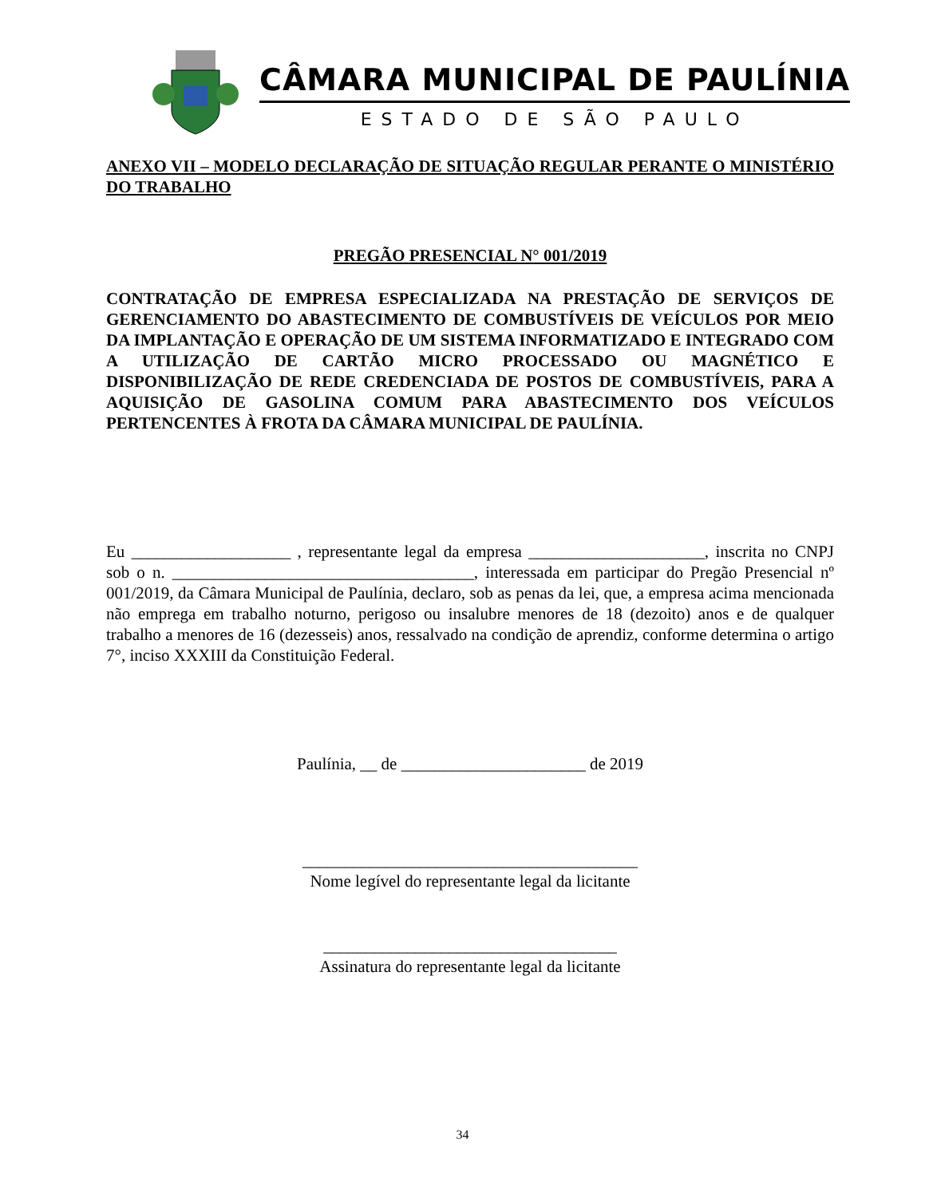CÂMARA MUNICIPAL DE PAULÍNIA
ESTADO DE SÃO PAULO
ANEXO VII – MODELO DECLARAÇÃO DE SITUAÇÃO REGULAR PERANTE O MINISTÉRIO DO TRABALHO
PREGÃO PRESENCIAL N° 001/2019
CONTRATAÇÃO DE EMPRESA ESPECIALIZADA NA PRESTAÇÃO DE SERVIÇOS DE GERENCIAMENTO DO ABASTECIMENTO DE COMBUSTÍVEIS DE VEÍCULOS POR MEIO DA IMPLANTAÇÃO E OPERAÇÃO DE UM SISTEMA INFORMATIZADO E INTEGRADO COM A UTILIZAÇÃO DE CARTÃO MICRO PROCESSADO OU MAGNÉTICO E DISPONIBILIZAÇÃO DE REDE CREDENCIADA DE POSTOS DE COMBUSTÍVEIS, PARA A AQUISIÇÃO DE GASOLINA COMUM PARA ABASTECIMENTO DOS VEÍCULOS PERTENCENTES À FROTA DA CÂMARA MUNICIPAL DE PAULÍNIA.
Eu ___________________ , representante legal da empresa _____________________, inscrita no CNPJ sob o n. ____________________________________, interessada em participar do Pregão Presencial nº 001/2019, da Câmara Municipal de Paulínia, declaro, sob as penas da lei, que, a empresa acima mencionada não emprega em trabalho noturno, perigoso ou insalubre menores de 18 (dezoito) anos e de qualquer trabalho a menores de 16 (dezesseis) anos, ressalvado na condição de aprendiz, conforme determina o artigo 7°, inciso XXXIII da Constituição Federal.
Paulínia, __ de ______________________ de 2019
________________________________________
Nome legível do representante legal da licitante
___________________________________
Assinatura do representante legal da licitante
34